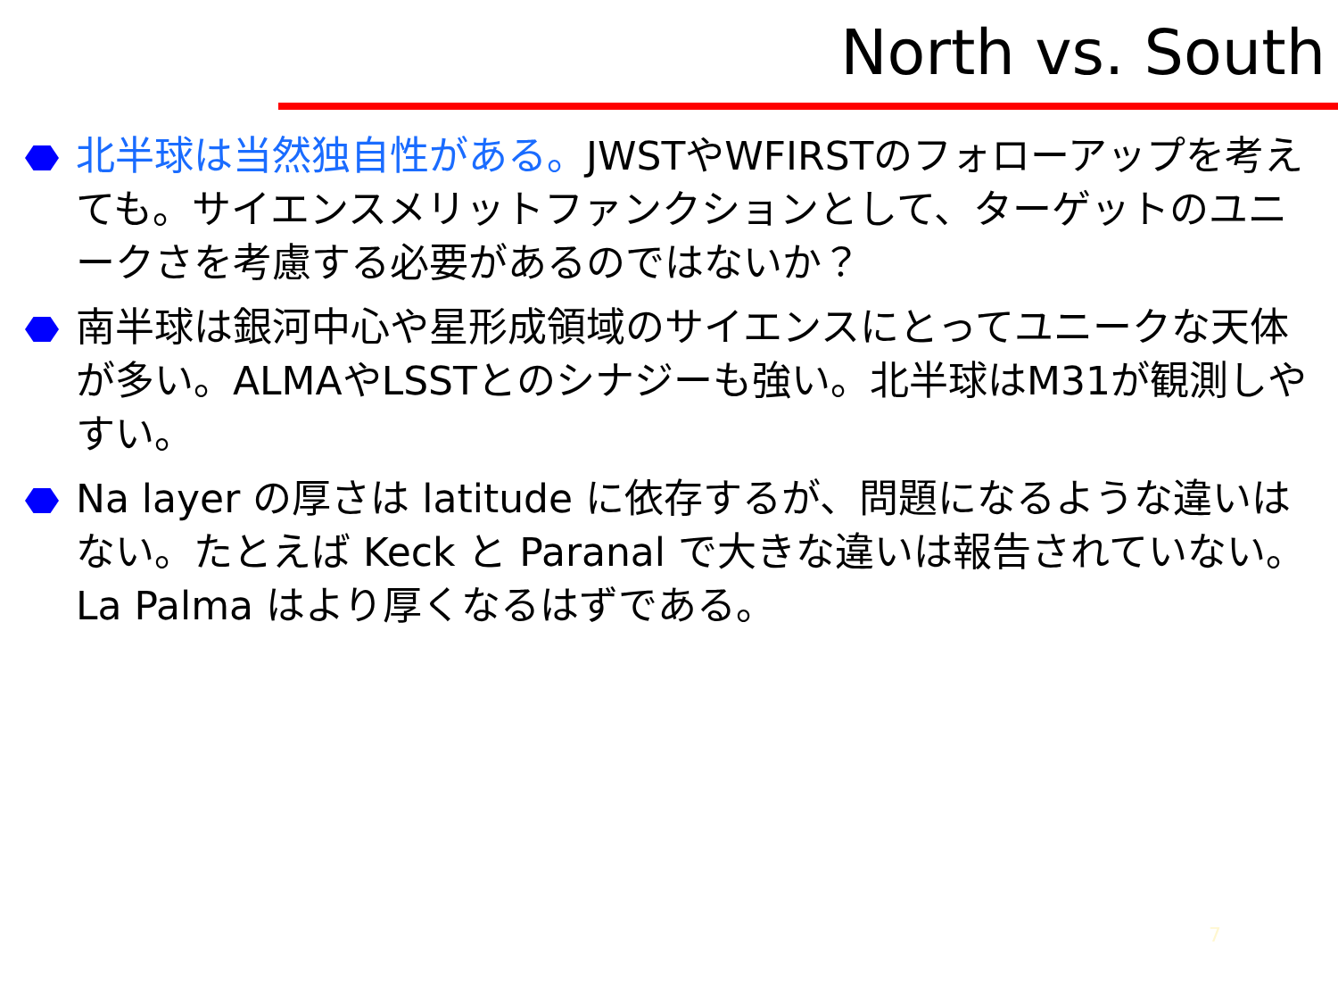North vs. South
北半球は当然独自性がある。JWSTやWFIRSTのフォローアップを考えても。サイエンスメリットファンクションとして、ターゲットのユニークさを考慮する必要があるのではないか？
南半球は銀河中心や星形成領域のサイエンスにとってユニークな天体が多い。ALMAやLSSTとのシナジーも強い。北半球はM31が観測しやすい。
Na layer の厚さは latitude に依存するが、問題になるような違いはない。たとえば Keck と Paranal で大きな違いは報告されていない。La Palma はより厚くなるはずである。
7